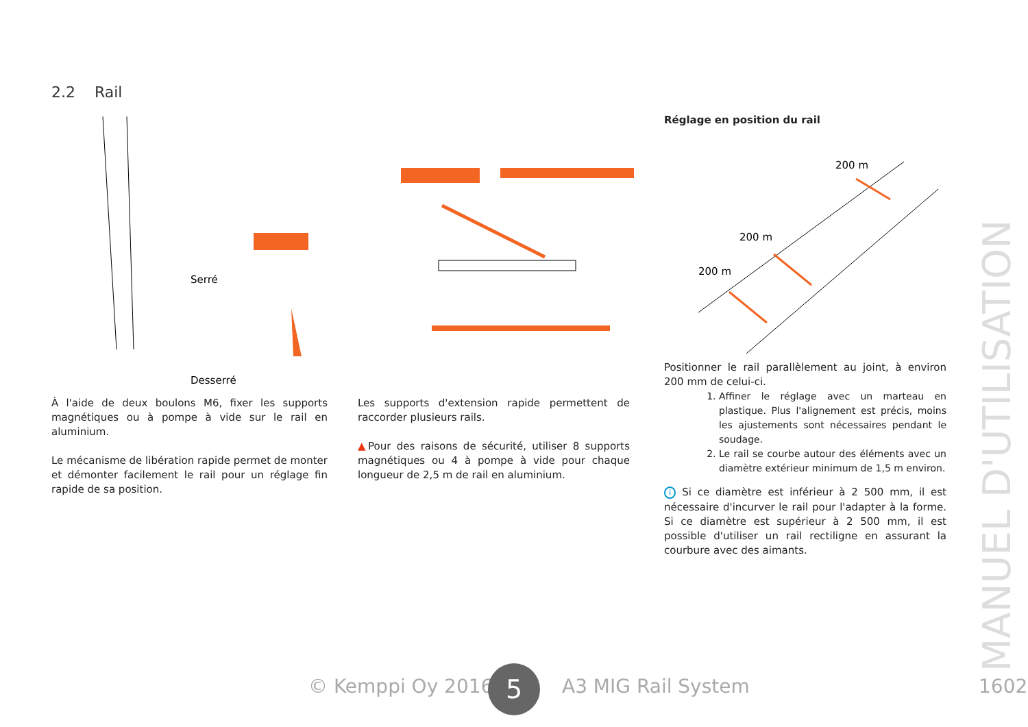2.2 Rail
Serré
Desserré
Réglage en position du rail
200 m
200 m
200 m
Positionner le rail parallèlement au joint, à environ 200 mm de celui-ci.
1. Affiner le réglage avec un marteau en plastique. Plus l'alignement est précis, moins les ajustements sont nécessaires pendant le soudage.
2. Le rail se courbe autour des éléments avec un diamètre extérieur minimum de 1,5 m environ.
i Si ce diamètre est inférieur à 2 500 mm, il est nécessaire d'incurver le rail pour l'adapter à la forme. Si ce diamètre est supérieur à 2 500 mm, il est possible d'utiliser un rail rectiligne en assurant la courbure avec des aimants.
À l'aide de deux boulons M6, fixer les supports magnétiques ou à pompe à vide sur le rail en aluminium.
Le mécanisme de libération rapide permet de monter et démonter facilement le rail pour un réglage fin rapide de sa position.
Les supports d'extension rapide permettent de raccorder plusieurs rails.
▲Pour des raisons de sécurité, utiliser 8 supports magnétiques ou 4 à pompe à vide pour chaque longueur de 2,5 m de rail en aluminium.
MANUEL D'UTILISATION
© Kemppi Oy 2016 A3 MIG Rail System 1602 5